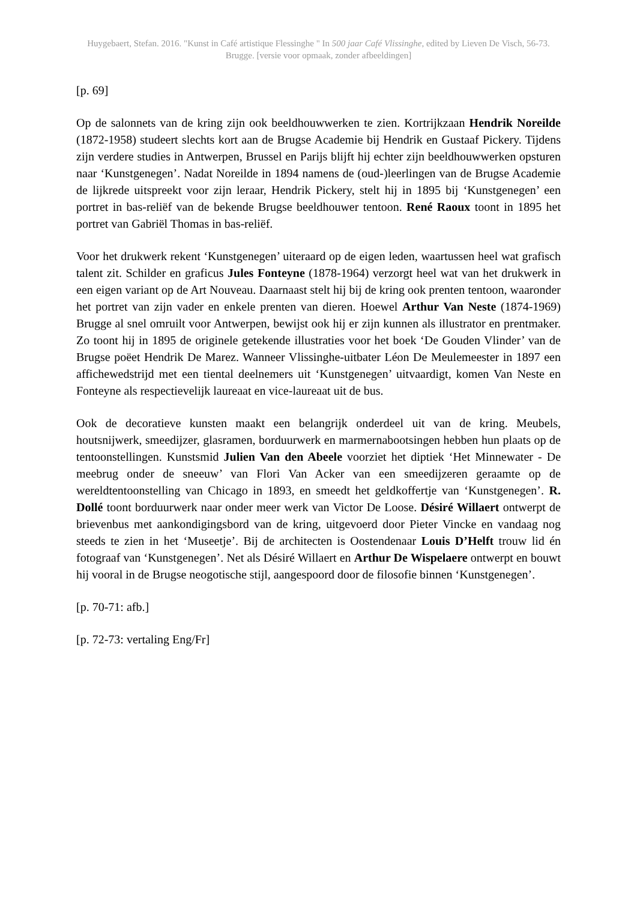Huygebaert, Stefan. 2016. "Kunst in Café artistique Flessinghe " In 500 jaar Café Vlissinghe, edited by Lieven De Visch, 56-73. Brugge. [versie voor opmaak, zonder afbeeldingen]
[p. 69]
Op de salonnets van de kring zijn ook beeldhouwwerken te zien. Kortrijkzaan Hendrik Noreilde (1872-1958) studeert slechts kort aan de Brugse Academie bij Hendrik en Gustaaf Pickery. Tijdens zijn verdere studies in Antwerpen, Brussel en Parijs blijft hij echter zijn beeldhouwwerken opsturen naar ‘Kunstgenegen’. Nadat Noreilde in 1894 namens de (oud-)leerlingen van de Brugse Academie de lijkrede uitspreekt voor zijn leraar, Hendrik Pickery, stelt hij in 1895 bij ‘Kunstgenegen’ een portret in bas-reliëf van de bekende Brugse beeldhouwer tentoon. René Raoux toont in 1895 het portret van Gabriël Thomas in bas-reliëf.
Voor het drukwerk rekent ‘Kunstgenegen’ uiteraard op de eigen leden, waartussen heel wat grafisch talent zit. Schilder en graficus Jules Fonteyne (1878-1964) verzorgt heel wat van het drukwerk in een eigen variant op de Art Nouveau. Daarnaast stelt hij bij de kring ook prenten tentoon, waaronder het portret van zijn vader en enkele prenten van dieren. Hoewel Arthur Van Neste (1874-1969) Brugge al snel omruilt voor Antwerpen, bewijst ook hij er zijn kunnen als illustrator en prentmaker. Zo toont hij in 1895 de originele getekende illustraties voor het boek ‘De Gouden Vlinder’ van de Brugse poëet Hendrik De Marez. Wanneer Vlissinghe-uitbater Léon De Meulemeester in 1897 een affichewedstrijd met een tiental deelnemers uit ‘Kunstgenegen’ uitvaardigt, komen Van Neste en Fonteyne als respectievelijk laureaat en vice-laureaat uit de bus.
Ook de decoratieve kunsten maakt een belangrijk onderdeel uit van de kring. Meubels, houtsnijwerk, smeedijzer, glasramen, borduurwerk en marmernabootsingen hebben hun plaats op de tentoonstellingen. Kunstsmid Julien Van den Abeele voorziet het diptiek ‘Het Minnewater - De meebrug onder de sneeuw’ van Flori Van Acker van een smeedijzeren geraamte op de wereldtentoonstelling van Chicago in 1893, en smeedt het geldkoffertje van ‘Kunstgenegen’. R. Dollé toont borduurwerk naar onder meer werk van Victor De Loose. Désiré Willaert ontwerpt de brievenbus met aankondigingsbord van de kring, uitgevoerd door Pieter Vincke en vandaag nog steeds te zien in het ‘Museetje’. Bij de architecten is Oostendenaar Louis D’Helft trouw lid én fotograaf van ‘Kunstgenegen’. Net als Désiré Willaert en Arthur De Wispelaere ontwerpt en bouwt hij vooral in de Brugse neogotische stijl, aangespoord door de filosofie binnen ‘Kunstgenegen’.
[p. 70-71: afb.]
[p. 72-73: vertaling Eng/Fr]